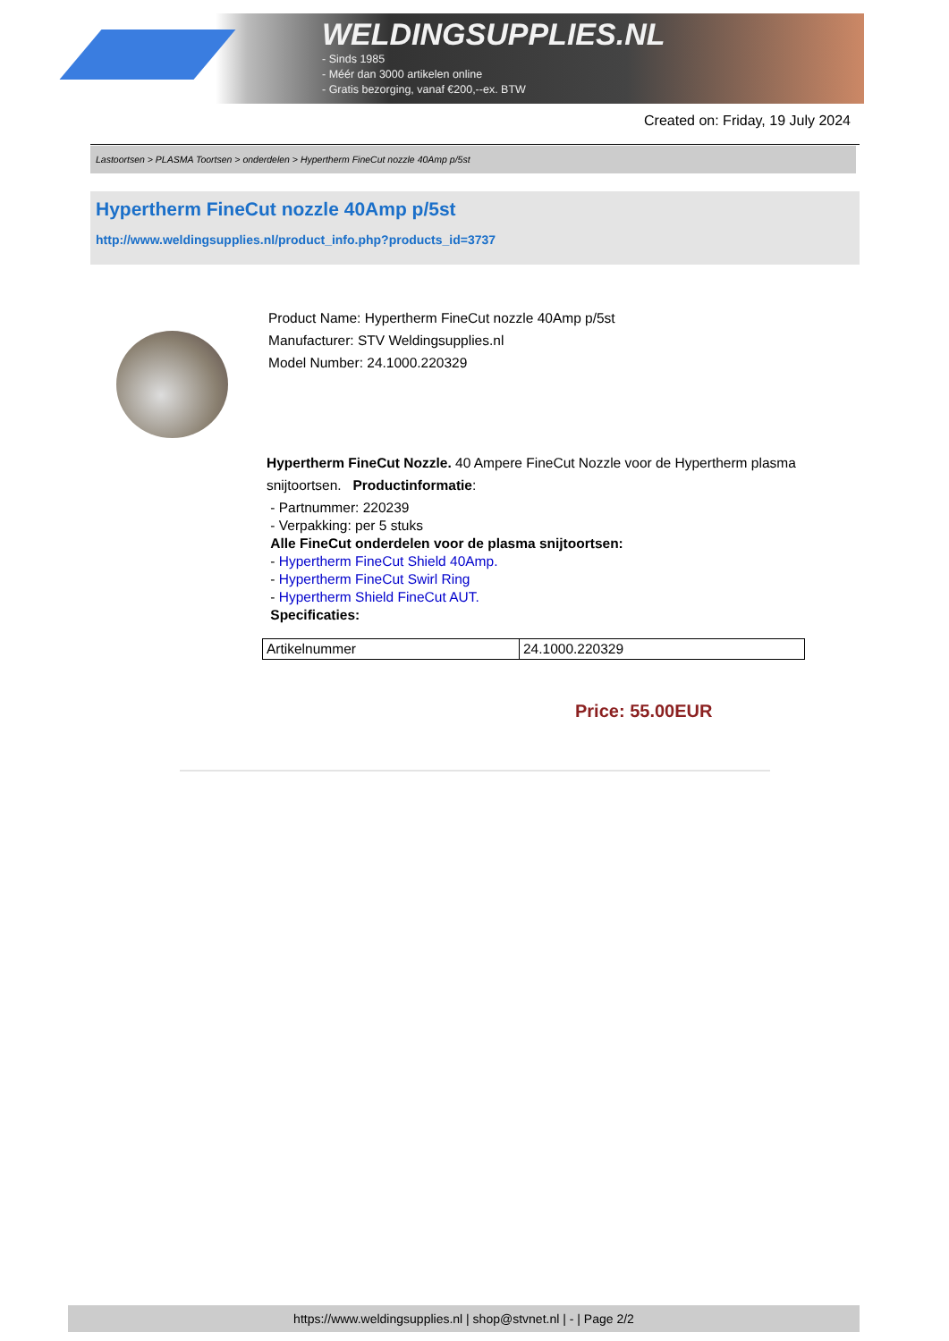WELDINGSUPPLIES.NL
- Sinds 1985
- Méér dan 3000 artikelen online
- Gratis bezorging, vanaf €200,--ex. BTW
Created on: Friday, 19 July 2024
Lastoortsen > PLASMA Toortsen > onderdelen > Hypertherm FineCut nozzle 40Amp p/5st
Hypertherm FineCut nozzle 40Amp p/5st
http://www.weldingsupplies.nl/product_info.php?products_id=3737
Product Name: Hypertherm FineCut nozzle 40Amp p/5st
Manufacturer: STV Weldingsupplies.nl
Model Number: 24.1000.220329
Hypertherm FineCut Nozzle. 40 Ampere FineCut Nozzle voor de Hypertherm plasma
snijtoortsen. Productinformatie:
- Partnummer: 220239
- Verpakking: per 5 stuks
Alle FineCut onderdelen voor de plasma snijtoortsen:
- Hypertherm FineCut Shield 40Amp.
- Hypertherm FineCut Swirl Ring
- Hypertherm Shield FineCut AUT.
Specificaties:
| Artikelnummer | 24.1000.220329 |
Price: 55.00EUR
https://www.weldingsupplies.nl | shop@stvnet.nl | - | Page 2/2